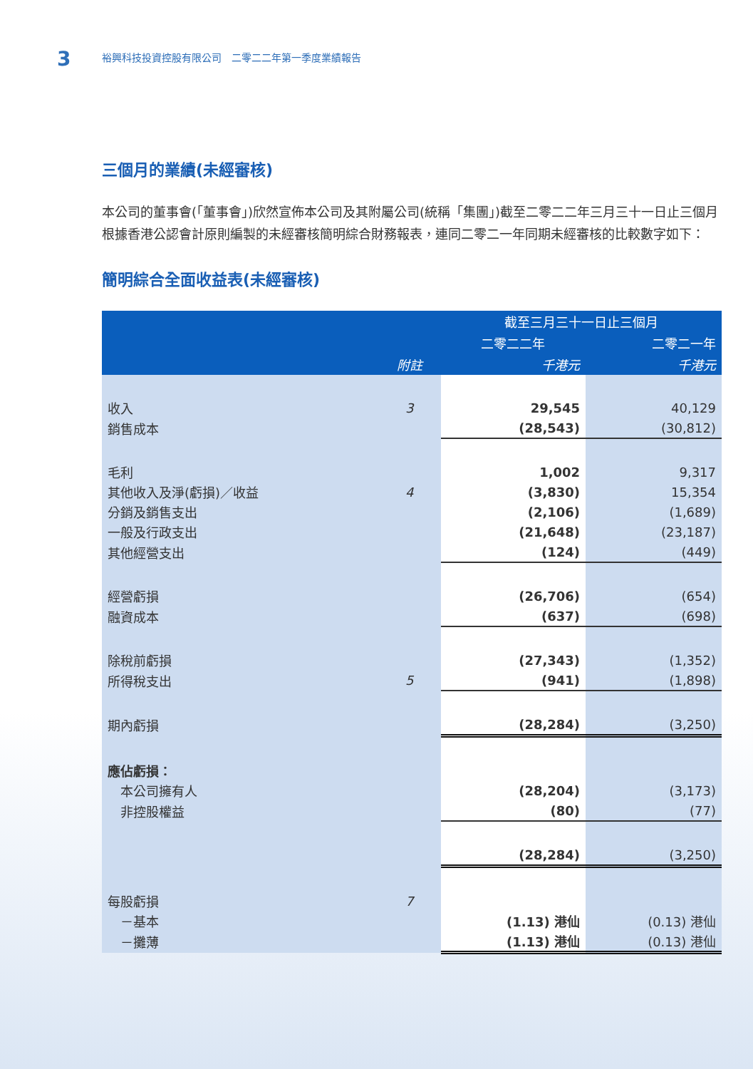3
裕興科技投資控股有限公司　二零二二年第一季度業績報告
三個月的業績(未經審核)
本公司的董事會(「董事會」)欣然宣佈本公司及其附屬公司(統稱「集團」)截至二零二二年三月三十一日止三個月根據香港公認會計原則編製的未經審核簡明綜合財務報表，連同二零二一年同期未經審核的比較數字如下：
簡明綜合全面收益表(未經審核)
| | | 截至三月三十一日止三個月 | |
| --- | --- | --- | --- |
| | | 二零二二年 | 二零二一年 |
| | 附註 | 千港元 | 千港元 |
| 收入 | 3 | 29,545 | 40,129 |
| 銷售成本 | | (28,543) | (30,812) |
| 毛利 | | 1,002 | 9,317 |
| 其他收入及淨(虧損)／收益 | 4 | (3,830) | 15,354 |
| 分銷及銷售支出 | | (2,106) | (1,689) |
| 一般及行政支出 | | (21,648) | (23,187) |
| 其他經營支出 | | (124) | (449) |
| 經營虧損 | | (26,706) | (654) |
| 融資成本 | | (637) | (698) |
| 除稅前虧損 | | (27,343) | (1,352) |
| 所得稅支出 | 5 | (941) | (1,898) |
| 期內虧損 | | (28,284) | (3,250) |
| 應佔虧損： | | | |
| 本公司擁有人 | | (28,204) | (3,173) |
| 非控股權益 | | (80) | (77) |
| | | (28,284) | (3,250) |
| 每股虧損 | 7 | | |
| －基本 | | (1.13) 港仙 | (0.13) 港仙 |
| －攤薄 | | (1.13) 港仙 | (0.13) 港仙 |